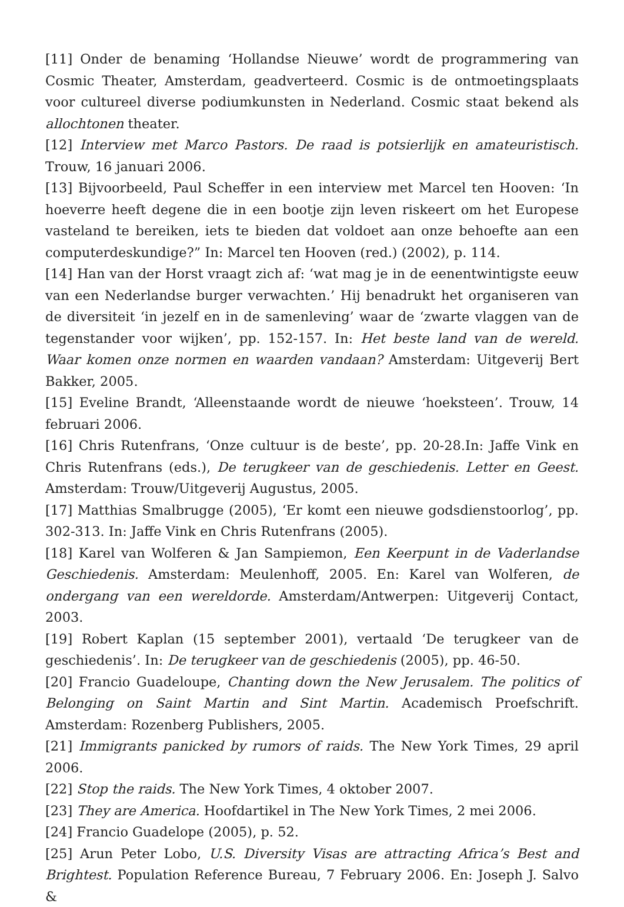[11] Onder de benaming ‘Hollandse Nieuwe’ wordt de programmering van Cosmic Theater, Amsterdam, geadverteerd. Cosmic is de ontmoetingsplaats voor cultureel diverse podiumkunsten in Nederland. Cosmic staat bekend als allochtonen theater.
[12] Interview met Marco Pastors. De raad is potsierlijk en amateuristisch. Trouw, 16 januari 2006.
[13] Bijvoorbeeld, Paul Scheffer in een interview met Marcel ten Hooven: ‘In hoeverre heeft degene die in een bootje zijn leven riskeert om het Europese vasteland te bereiken, iets te bieden dat voldoet aan onze behoefte aan een computerdeskundige?” In: Marcel ten Hooven (red.) (2002), p. 114.
[14] Han van der Horst vraagt zich af: ‘wat mag je in de eenentwintigste eeuw van een Nederlandse burger verwachten.’ Hij benadrukt het organiseren van de diversiteit ‘in jezelf en in de samenleving’ waar de ‘zwarte vlaggen van de tegenstander voor wijken’, pp. 152-157. In: Het beste land van de wereld. Waar komen onze normen en waarden vandaan? Amsterdam: Uitgeverij Bert Bakker, 2005.
[15] Eveline Brandt, ‘Alleenstaande wordt de nieuwe ‘hoeksteen’. Trouw, 14 februari 2006.
[16] Chris Rutenfrans, ‘Onze cultuur is de beste’, pp. 20-28.In: Jaffe Vink en Chris Rutenfrans (eds.), De terugkeer van de geschiedenis. Letter en Geest. Amsterdam: Trouw/Uitgeverij Augustus, 2005.
[17] Matthias Smalbrugge (2005), ‘Er komt een nieuwe godsdienstoorlog’, pp. 302-313. In: Jaffe Vink en Chris Rutenfrans (2005).
[18] Karel van Wolferen & Jan Sampiemon, Een Keerpunt in de Vaderlandse Geschiedenis. Amsterdam: Meulenhoff, 2005. En: Karel van Wolferen, de ondergang van een wereldorde. Amsterdam/Antwerpen: Uitgeverij Contact, 2003.
[19] Robert Kaplan (15 september 2001), vertaald ‘De terugkeer van de geschiedenis’. In: De terugkeer van de geschiedenis (2005), pp. 46-50.
[20] Francio Guadeloupe, Chanting down the New Jerusalem. The politics of Belonging on Saint Martin and Sint Martin. Academisch Proefschrift. Amsterdam: Rozenberg Publishers, 2005.
[21] Immigrants panicked by rumors of raids. The New York Times, 29 april 2006.
[22] Stop the raids. The New York Times, 4 oktober 2007.
[23] They are America. Hoofdartikel in The New York Times, 2 mei 2006.
[24] Francio Guadelope (2005), p. 52.
[25] Arun Peter Lobo, U.S. Diversity Visas are attracting Africa’s Best and Brightest. Population Reference Bureau, 7 February 2006. En: Joseph J. Salvo &